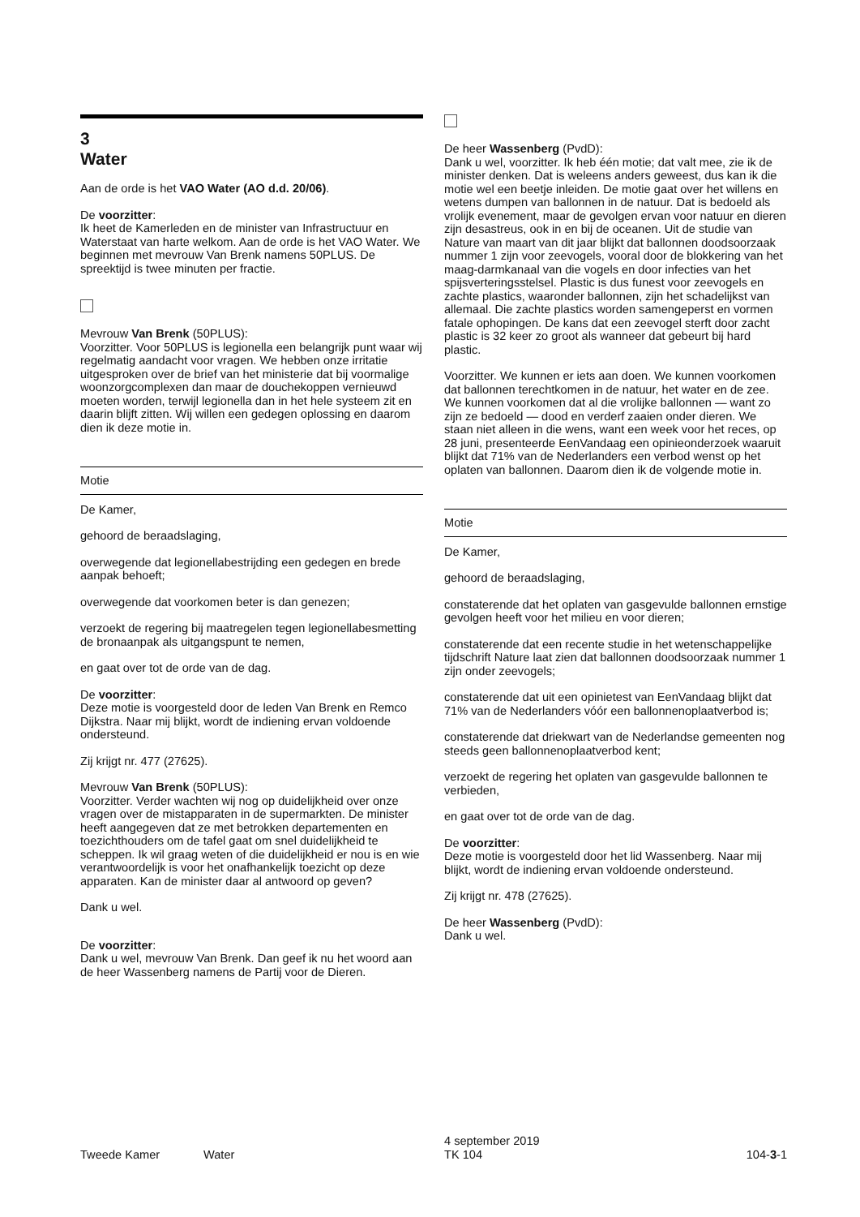3
Water
Aan de orde is het VAO Water (AO d.d. 20/06).
De voorzitter:
Ik heet de Kamerleden en de minister van Infrastructuur en Waterstaat van harte welkom. Aan de orde is het VAO Water. We beginnen met mevrouw Van Brenk namens 50PLUS. De spreektijd is twee minuten per fractie.
Mevrouw Van Brenk (50PLUS):
Voorzitter. Voor 50PLUS is legionella een belangrijk punt waar wij regelmatig aandacht voor vragen. We hebben onze irritatie uitgesproken over de brief van het ministerie dat bij voormalige woonzorgcomplexen dan maar de douchekoppen vernieuwd moeten worden, terwijl legionella dan in het hele systeem zit en daarin blijft zitten. Wij willen een gedegen oplossing en daarom dien ik deze motie in.
Motie
De Kamer,
gehoord de beraadslaging,
overwegende dat legionellabestrijding een gedegen en brede aanpak behoeft;
overwegende dat voorkomen beter is dan genezen;
verzoekt de regering bij maatregelen tegen legionellabesmetting de bronaanpak als uitgangspunt te nemen,
en gaat over tot de orde van de dag.
De voorzitter:
Deze motie is voorgesteld door de leden Van Brenk en Remco Dijkstra. Naar mij blijkt, wordt de indiening ervan voldoende ondersteund.
Zij krijgt nr. 477 (27625).
Mevrouw Van Brenk (50PLUS):
Voorzitter. Verder wachten wij nog op duidelijkheid over onze vragen over de mistapparaten in de supermarkten. De minister heeft aangegeven dat ze met betrokken departementen en toezichthouders om de tafel gaat om snel duidelijkheid te scheppen. Ik wil graag weten of die duidelijkheid er nou is en wie verantwoordelijk is voor het onafhankelijk toezicht op deze apparaten. Kan de minister daar al antwoord op geven?
Dank u wel.
De voorzitter:
Dank u wel, mevrouw Van Brenk. Dan geef ik nu het woord aan de heer Wassenberg namens de Partij voor de Dieren.
De heer Wassenberg (PvdD):
Dank u wel, voorzitter. Ik heb één motie; dat valt mee, zie ik de minister denken. Dat is weleens anders geweest, dus kan ik die motie wel een beetje inleiden. De motie gaat over het willens en wetens dumpen van ballonnen in de natuur. Dat is bedoeld als vrolijk evenement, maar de gevolgen ervan voor natuur en dieren zijn desastreus, ook in en bij de oceanen. Uit de studie van Nature van maart van dit jaar blijkt dat ballonnen doodsoorzaak nummer 1 zijn voor zeevogels, vooral door de blokkering van het maag-darmkanaal van die vogels en door infecties van het spijsverteringsstelsel. Plastic is dus funest voor zeevogels en zachte plastics, waaronder ballonnen, zijn het schadelijkst van allemaal. Die zachte plastics worden samengeperst en vormen fatale ophopingen. De kans dat een zeevogel sterft door zacht plastic is 32 keer zo groot als wanneer dat gebeurt bij hard plastic.
Voorzitter. We kunnen er iets aan doen. We kunnen voorkomen dat ballonnen terechtkomen in de natuur, het water en de zee. We kunnen voorkomen dat al die vrolijke ballonnen — want zo zijn ze bedoeld — dood en verderf zaaien onder dieren. We staan niet alleen in die wens, want een week voor het reces, op 28 juni, presenteerde EenVandaag een opinieonderzoek waaruit blijkt dat 71% van de Nederlanders een verbod wenst op het oplaten van ballonnen. Daarom dien ik de volgende motie in.
Motie
De Kamer,
gehoord de beraadslaging,
constaterende dat het oplaten van gasgevulde ballonnen ernstige gevolgen heeft voor het milieu en voor dieren;
constaterende dat een recente studie in het wetenschappelijke tijdschrift Nature laat zien dat ballonnen doodsoorzaak nummer 1 zijn onder zeevogels;
constaterende dat uit een opinietest van EenVandaag blijkt dat 71% van de Nederlanders vóór een ballonnenoplaatverbod is;
constaterende dat driekwart van de Nederlandse gemeenten nog steeds geen ballonnenoplaatverbod kent;
verzoekt de regering het oplaten van gasgevulde ballonnen te verbieden,
en gaat over tot de orde van de dag.
De voorzitter:
Deze motie is voorgesteld door het lid Wassenberg. Naar mij blijkt, wordt de indiening ervan voldoende ondersteund.
Zij krijgt nr. 478 (27625).
De heer Wassenberg (PvdD):
Dank u wel.
Tweede Kamer
Water
4 september 2019
TK 104
104-3-1